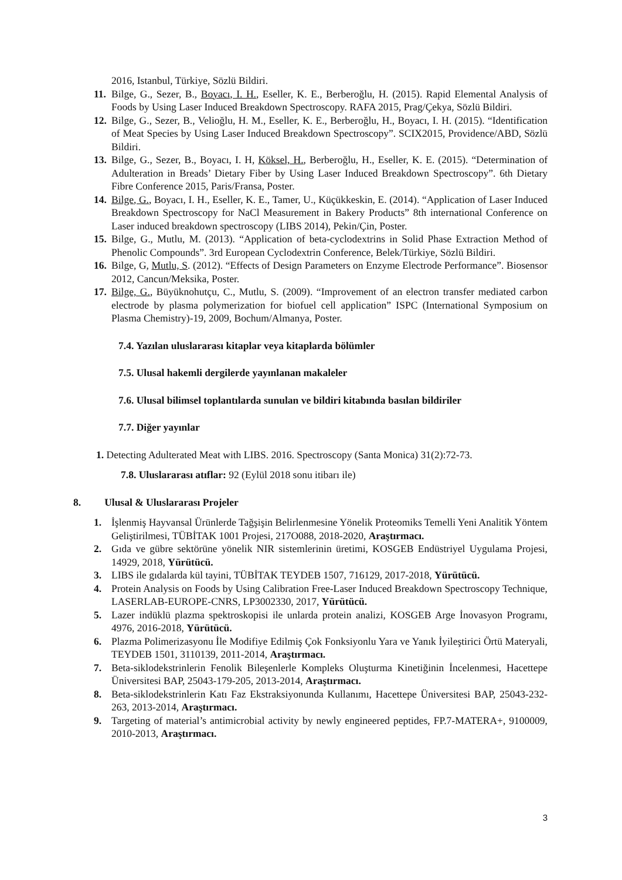2016, Istanbul, Türkiye, Sözlü Bildiri.
11. Bilge, G., Sezer, B., Boyacı, I. H., Eseller, K. E., Berberoğlu, H. (2015). Rapid Elemental Analysis of Foods by Using Laser Induced Breakdown Spectroscopy. RAFA 2015, Prag/Çekya, Sözlü Bildiri.
12. Bilge, G., Sezer, B., Velioğlu, H. M., Eseller, K. E., Berberoğlu, H., Boyacı, I. H. (2015). “Identification of Meat Species by Using Laser Induced Breakdown Spectroscopy”. SCIX2015, Providence/ABD, Sözlü Bildiri.
13. Bilge, G., Sezer, B., Boyacı, I. H, Köksel, H., Berberoğlu, H., Eseller, K. E. (2015). “Determination of Adulteration in Breads’ Dietary Fiber by Using Laser Induced Breakdown Spectroscopy”. 6th Dietary Fibre Conference 2015, Paris/Fransa, Poster.
14. Bilge, G., Boyacı, I. H., Eseller, K. E., Tamer, U., Küçükkeskin, E. (2014). “Application of Laser Induced Breakdown Spectroscopy for NaCl Measurement in Bakery Products” 8th international Conference on Laser induced breakdown spectroscopy (LIBS 2014), Pekin/Çin, Poster.
15. Bilge, G., Mutlu, M. (2013). “Application of beta-cyclodextrins in Solid Phase Extraction Method of Phenolic Compounds”. 3rd European Cyclodextrin Conference, Belek/Türkiye, Sözlü Bildiri.
16. Bilge, G, Mutlu, S. (2012). “Effects of Design Parameters on Enzyme Electrode Performance”. Biosensor 2012, Cancun/Meksika, Poster.
17. Bilge, G., Büyüknohutçu, C., Mutlu, S. (2009). “Improvement of an electron transfer mediated carbon electrode by plasma polymerization for biofuel cell application” ISPC (International Symposium on Plasma Chemistry)-19, 2009, Bochum/Almanya, Poster.
7.4. Yazılan uluslararası kitaplar veya kitaplarda bölümler
7.5. Ulusal hakemli dergilerde yayınlanan makaleler
7.6. Ulusal bilimsel toplantılarda sunulan ve bildiri kitabında basılan bildiriler
7.7. Diğer yayınlar
1. Detecting Adulterated Meat with LIBS. 2016. Spectroscopy (Santa Monica) 31(2):72-73.
7.8. Uluslararası atıflar: 92 (Eylül 2018 sonu itibarı ile)
8. Ulusal & Uluslararası Projeler
1. İşlenmiş Hayvansal Ürünlerde Tağşişin Belirlenmesine Yönelik Proteomiks Temelli Yeni Analitik Yöntem Geliştirilmesi, TÜBİTAK 1001 Projesi, 217O088, 2018-2020, Araştırmacı.
2. Gıda ve gübre sektörüne yönelik NIR sistemlerinin üretimi, KOSGEB Endüstriyel Uygulama Projesi, 14929, 2018, Yürütücü.
3. LIBS ile gıdalarda kül tayini, TÜBİTAK TEYDEB 1507, 716129, 2017-2018, Yürütücü.
4. Protein Analysis on Foods by Using Calibration Free-Laser Induced Breakdown Spectroscopy Technique, LASERLAB-EUROPE-CNRS, LP3002330, 2017, Yürütücü.
5. Lazer indüklü plazma spektroskopisi ile unlarda protein analizi, KOSGEB Arge İnovasyon Programı, 4976, 2016-2018, Yürütücü.
6. Plazma Polimerizasyonu İle Modifiye Edilmiş Çok Fonksiyonlu Yara ve Yanık İyileştirici Örtü Materyali, TEYDEB 1501, 3110139, 2011-2014, Araştırmacı.
7. Beta-siklodekstrinlerin Fenolik Bileşenlerle Kompleks Oluşturma Kinetiğinin İncelenmesi, Hacettepe Üniversitesi BAP, 25043-179-205, 2013-2014, Araştırmacı.
8. Beta-siklodekstrinlerin Katı Faz Ekstraksiyonunda Kullanımı, Hacettepe Üniversitesi BAP, 25043-232-263, 2013-2014, Araştırmacı.
9. Targeting of material’s antimicrobial activity by newly engineered peptides, FP.7-MATERA+, 9100009, 2010-2013, Araştırmacı.
3